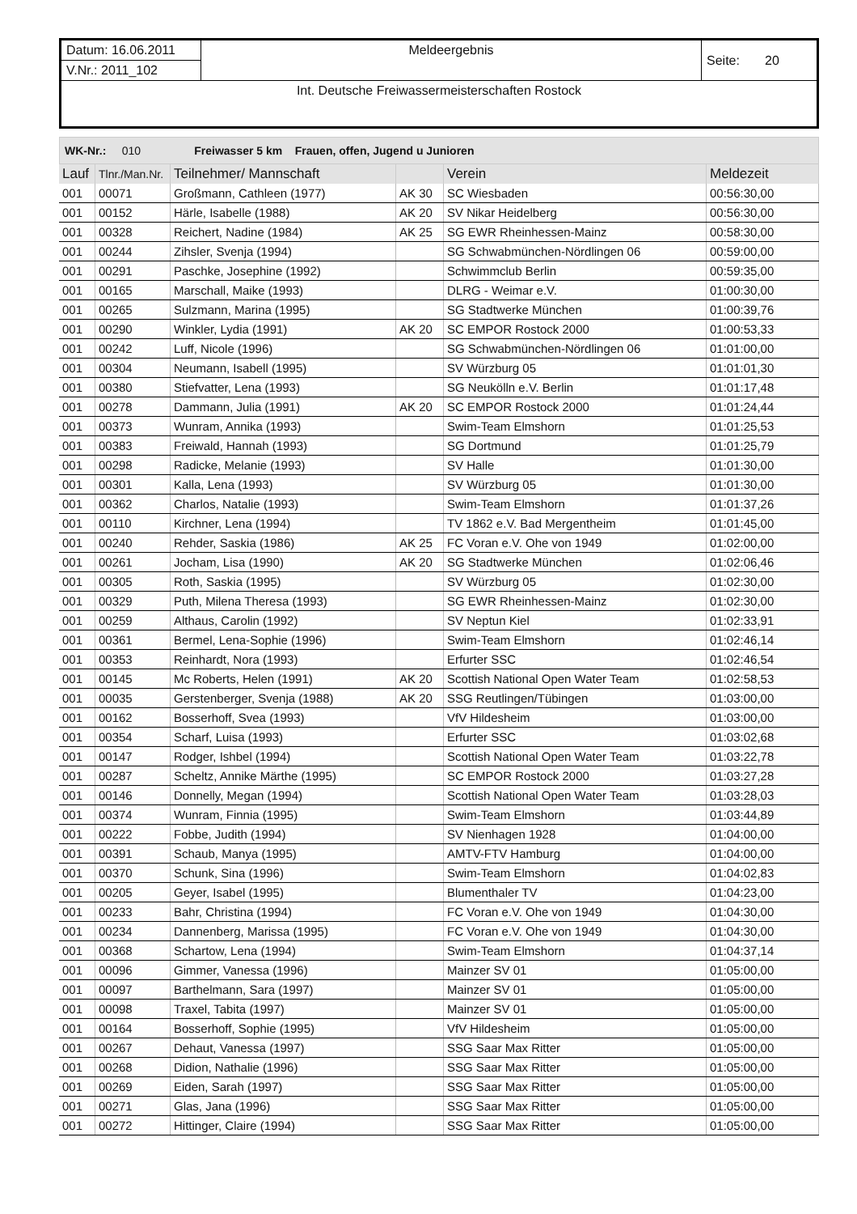| Datum: 16.06.2011 | Meldeergebnis | Seite: 20 |
| V.Nr.: 2011_102 | | |
| Int. Deutsche Freiwassermeisterschaften Rostock | | |
WK-Nr.: 010 Freiwasser 5 km Frauen, offen, Jugend u Junioren
| Lauf | Tlnr./Man.Nr. | Teilnehmer/ Mannschaft | | Verein | Meldezeit |
| --- | --- | --- | --- | --- | --- |
| 001 | 00071 | Großmann, Cathleen (1977) | AK 30 | SC Wiesbaden | 00:56:30,00 |
| 001 | 00152 | Härle, Isabelle (1988) | AK 20 | SV Nikar Heidelberg | 00:56:30,00 |
| 001 | 00328 | Reichert, Nadine (1984) | AK 25 | SG EWR Rheinhessen-Mainz | 00:58:30,00 |
| 001 | 00244 | Zihsler, Svenja (1994) | | SG Schwabmünchen-Nördlingen 06 | 00:59:00,00 |
| 001 | 00291 | Paschke, Josephine (1992) | | Schwimmclub Berlin | 00:59:35,00 |
| 001 | 00165 | Marschall, Maike (1993) | | DLRG - Weimar e.V. | 01:00:30,00 |
| 001 | 00265 | Sulzmann, Marina (1995) | | SG Stadtwerke München | 01:00:39,76 |
| 001 | 00290 | Winkler, Lydia (1991) | AK 20 | SC EMPOR Rostock 2000 | 01:00:53,33 |
| 001 | 00242 | Luff, Nicole (1996) | | SG Schwabmünchen-Nördlingen 06 | 01:01:00,00 |
| 001 | 00304 | Neumann, Isabell (1995) | | SV Würzburg 05 | 01:01:01,30 |
| 001 | 00380 | Stiefvatter, Lena (1993) | | SG Neukölln e.V. Berlin | 01:01:17,48 |
| 001 | 00278 | Dammann, Julia (1991) | AK 20 | SC EMPOR Rostock 2000 | 01:01:24,44 |
| 001 | 00373 | Wunram, Annika (1993) | | Swim-Team Elmshorn | 01:01:25,53 |
| 001 | 00383 | Freiwald, Hannah (1993) | | SG Dortmund | 01:01:25,79 |
| 001 | 00298 | Radicke, Melanie (1993) | | SV Halle | 01:01:30,00 |
| 001 | 00301 | Kalla, Lena (1993) | | SV Würzburg 05 | 01:01:30,00 |
| 001 | 00362 | Charlos, Natalie (1993) | | Swim-Team Elmshorn | 01:01:37,26 |
| 001 | 00110 | Kirchner, Lena (1994) | | TV 1862 e.V. Bad Mergentheim | 01:01:45,00 |
| 001 | 00240 | Rehder, Saskia (1986) | AK 25 | FC Voran e.V. Ohe von 1949 | 01:02:00,00 |
| 001 | 00261 | Jocham, Lisa (1990) | AK 20 | SG Stadtwerke München | 01:02:06,46 |
| 001 | 00305 | Roth, Saskia (1995) | | SV Würzburg 05 | 01:02:30,00 |
| 001 | 00329 | Puth, Milena Theresa (1993) | | SG EWR Rheinhessen-Mainz | 01:02:30,00 |
| 001 | 00259 | Althaus, Carolin (1992) | | SV Neptun Kiel | 01:02:33,91 |
| 001 | 00361 | Bermel, Lena-Sophie (1996) | | Swim-Team Elmshorn | 01:02:46,14 |
| 001 | 00353 | Reinhardt, Nora (1993) | | Erfurter SSC | 01:02:46,54 |
| 001 | 00145 | Mc Roberts, Helen (1991) | AK 20 | Scottish National Open Water Team | 01:02:58,53 |
| 001 | 00035 | Gerstenberger, Svenja (1988) | AK 20 | SSG Reutlingen/Tübingen | 01:03:00,00 |
| 001 | 00162 | Bosserhoff, Svea (1993) | | VfV Hildesheim | 01:03:00,00 |
| 001 | 00354 | Scharf, Luisa (1993) | | Erfurter SSC | 01:03:02,68 |
| 001 | 00147 | Rodger, Ishbel (1994) | | Scottish National Open Water Team | 01:03:22,78 |
| 001 | 00287 | Scheltz, Annike Märthe (1995) | | SC EMPOR Rostock 2000 | 01:03:27,28 |
| 001 | 00146 | Donnelly, Megan (1994) | | Scottish National Open Water Team | 01:03:28,03 |
| 001 | 00374 | Wunram, Finnia (1995) | | Swim-Team Elmshorn | 01:03:44,89 |
| 001 | 00222 | Fobbe, Judith (1994) | | SV Nienhagen 1928 | 01:04:00,00 |
| 001 | 00391 | Schaub, Manya (1995) | | AMTV-FTV Hamburg | 01:04:00,00 |
| 001 | 00370 | Schunk, Sina (1996) | | Swim-Team Elmshorn | 01:04:02,83 |
| 001 | 00205 | Geyer, Isabel (1995) | | Blumenthaler TV | 01:04:23,00 |
| 001 | 00233 | Bahr, Christina (1994) | | FC Voran e.V. Ohe von 1949 | 01:04:30,00 |
| 001 | 00234 | Dannenberg, Marissa (1995) | | FC Voran e.V. Ohe von 1949 | 01:04:30,00 |
| 001 | 00368 | Schartow, Lena (1994) | | Swim-Team Elmshorn | 01:04:37,14 |
| 001 | 00096 | Gimmer, Vanessa (1996) | | Mainzer SV 01 | 01:05:00,00 |
| 001 | 00097 | Barthelmann, Sara (1997) | | Mainzer SV 01 | 01:05:00,00 |
| 001 | 00098 | Traxel, Tabita (1997) | | Mainzer SV 01 | 01:05:00,00 |
| 001 | 00164 | Bosserhoff, Sophie (1995) | | VfV Hildesheim | 01:05:00,00 |
| 001 | 00267 | Dehaut, Vanessa (1997) | | SSG Saar Max Ritter | 01:05:00,00 |
| 001 | 00268 | Didion, Nathalie (1996) | | SSG Saar Max Ritter | 01:05:00,00 |
| 001 | 00269 | Eiden, Sarah (1997) | | SSG Saar Max Ritter | 01:05:00,00 |
| 001 | 00271 | Glas, Jana (1996) | | SSG Saar Max Ritter | 01:05:00,00 |
| 001 | 00272 | Hittinger, Claire (1994) | | SSG Saar Max Ritter | 01:05:00,00 |